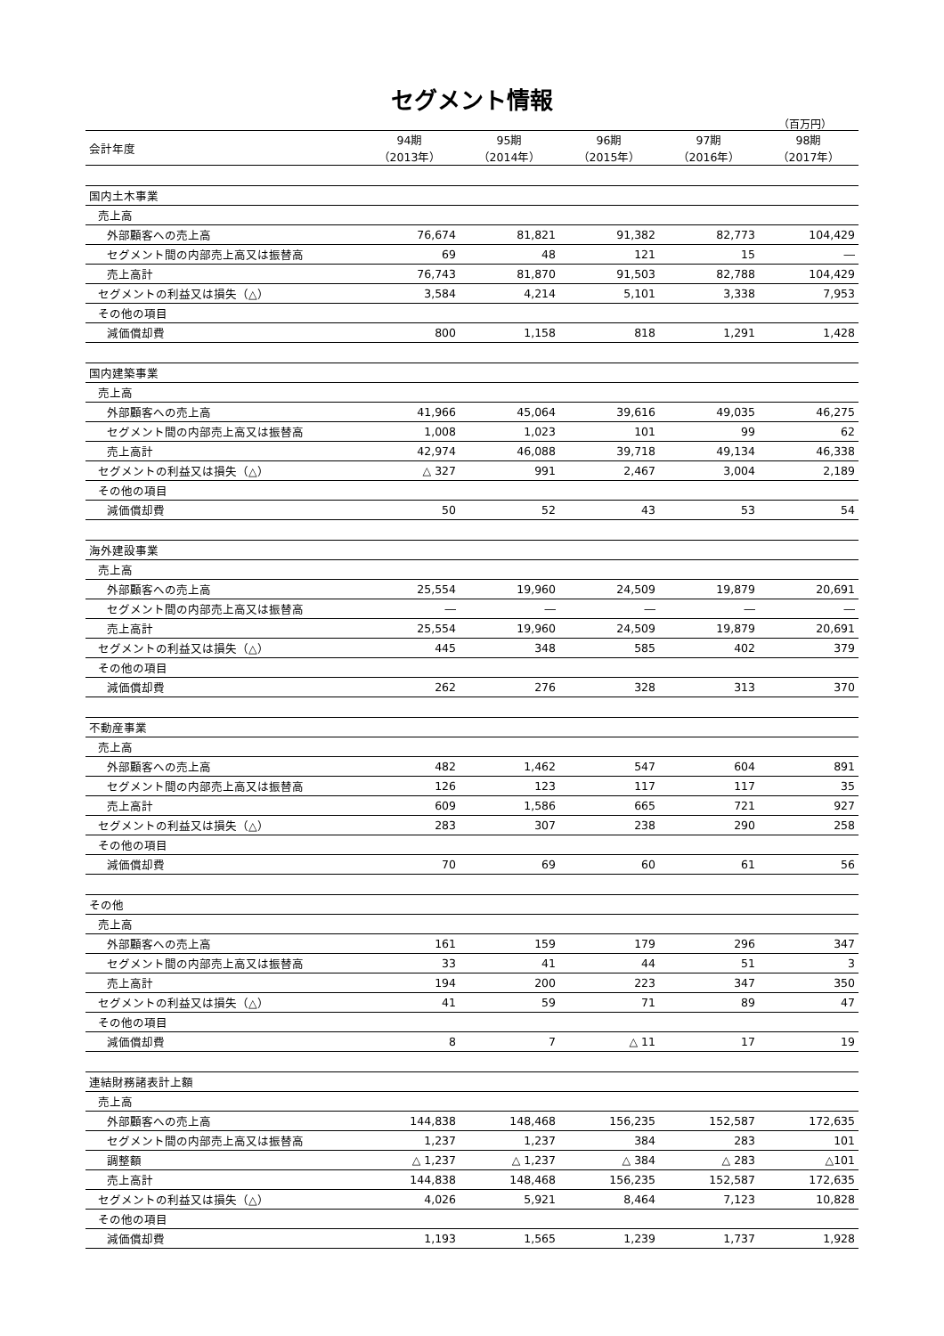セグメント情報
（百万円）
| 会計年度 | 94期 （2013年） | 95期 （2014年） | 96期 （2015年） | 97期 （2016年） | 98期 （2017年） |
| --- | --- | --- | --- | --- | --- |
| 国内土木事業 | | | | | |
| 売上高 | | | | | |
| 外部顧客への売上高 | 76,674 | 81,821 | 91,382 | 82,773 | 104,429 |
| セグメント間の内部売上高又は振替高 | 69 | 48 | 121 | 15 | ― |
| 売上高計 | 76,743 | 81,870 | 91,503 | 82,788 | 104,429 |
| セグメントの利益又は損失（△） | 3,584 | 4,214 | 5,101 | 3,338 | 7,953 |
| その他の項目 | | | | | |
| 減価償却費 | 800 | 1,158 | 818 | 1,291 | 1,428 |
| 国内建築事業 | | | | | |
| 売上高 | | | | | |
| 外部顧客への売上高 | 41,966 | 45,064 | 39,616 | 49,035 | 46,275 |
| セグメント間の内部売上高又は振替高 | 1,008 | 1,023 | 101 | 99 | 62 |
| 売上高計 | 42,974 | 46,088 | 39,718 | 49,134 | 46,338 |
| セグメントの利益又は損失（△） | △ 327 | 991 | 2,467 | 3,004 | 2,189 |
| その他の項目 | | | | | |
| 減価償却費 | 50 | 52 | 43 | 53 | 54 |
| 海外建設事業 | | | | | |
| 売上高 | | | | | |
| 外部顧客への売上高 | 25,554 | 19,960 | 24,509 | 19,879 | 20,691 |
| セグメント間の内部売上高又は振替高 | ― | ― | ― | ― | ― |
| 売上高計 | 25,554 | 19,960 | 24,509 | 19,879 | 20,691 |
| セグメントの利益又は損失（△） | 445 | 348 | 585 | 402 | 379 |
| その他の項目 | | | | | |
| 減価償却費 | 262 | 276 | 328 | 313 | 370 |
| 不動産事業 | | | | | |
| 売上高 | | | | | |
| 外部顧客への売上高 | 482 | 1,462 | 547 | 604 | 891 |
| セグメント間の内部売上高又は振替高 | 126 | 123 | 117 | 117 | 35 |
| 売上高計 | 609 | 1,586 | 665 | 721 | 927 |
| セグメントの利益又は損失（△） | 283 | 307 | 238 | 290 | 258 |
| その他の項目 | | | | | |
| 減価償却費 | 70 | 69 | 60 | 61 | 56 |
| その他 | | | | | |
| 売上高 | | | | | |
| 外部顧客への売上高 | 161 | 159 | 179 | 296 | 347 |
| セグメント間の内部売上高又は振替高 | 33 | 41 | 44 | 51 | 3 |
| 売上高計 | 194 | 200 | 223 | 347 | 350 |
| セグメントの利益又は損失（△） | 41 | 59 | 71 | 89 | 47 |
| その他の項目 | | | | | |
| 減価償却費 | 8 | 7 | △ 11 | 17 | 19 |
| 連結財務諸表計上額 | | | | | |
| 売上高 | | | | | |
| 外部顧客への売上高 | 144,838 | 148,468 | 156,235 | 152,587 | 172,635 |
| セグメント間の内部売上高又は振替高 | 1,237 | 1,237 | 384 | 283 | 101 |
| 調整額 | △ 1,237 | △ 1,237 | △ 384 | △ 283 | △101 |
| 売上高計 | 144,838 | 148,468 | 156,235 | 152,587 | 172,635 |
| セグメントの利益又は損失（△） | 4,026 | 5,921 | 8,464 | 7,123 | 10,828 |
| その他の項目 | | | | | |
| 減価償却費 | 1,193 | 1,565 | 1,239 | 1,737 | 1,928 |